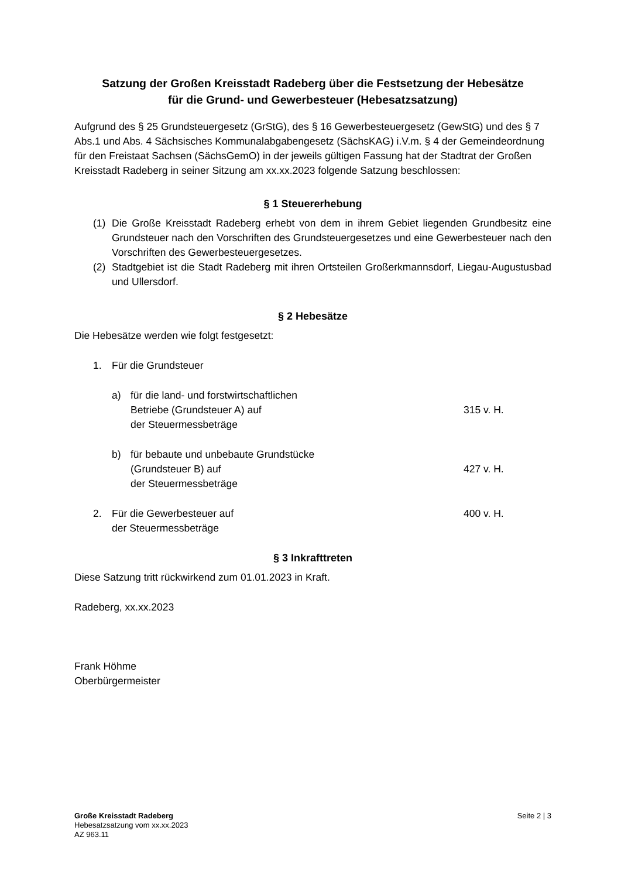Satzung der Großen Kreisstadt Radeberg über die Festsetzung der Hebesätze
für die Grund- und Gewerbesteuer (Hebesatzsatzung)
Aufgrund des § 25 Grundsteuergesetz (GrStG), des § 16 Gewerbesteuergesetz (GewStG) und des § 7 Abs.1 und Abs. 4 Sächsisches Kommunalabgabengesetz (SächsKAG) i.V.m. § 4 der Gemeindeordnung für den Freistaat Sachsen (SächsGemO) in der jeweils gültigen Fassung hat der Stadtrat der Großen Kreisstadt Radeberg in seiner Sitzung am xx.xx.2023 folgende Satzung beschlossen:
§ 1 Steuererhebung
(1) Die Große Kreisstadt Radeberg erhebt von dem in ihrem Gebiet liegenden Grundbesitz eine Grundsteuer nach den Vorschriften des Grundsteuergesetzes und eine Gewerbesteuer nach den Vorschriften des Gewerbesteuergesetzes.
(2) Stadtgebiet ist die Stadt Radeberg mit ihren Ortsteilen Großerkmannsdorf, Liegau-Augustusbad und Ullersdorf.
§ 2 Hebesätze
Die Hebesätze werden wie folgt festgesetzt:
1. Für die Grundsteuer
a) für die land- und forstwirtschaftlichen
Betriebe (Grundsteuer A) auf
der Steuermessbeträge 315 v. H.
b) für bebaute und unbebaute Grundstücke
(Grundsteuer B) auf
der Steuermessbeträge 427 v. H.
2. Für die Gewerbesteuer auf
der Steuermessbeträge 400 v. H.
§ 3 Inkrafttreten
Diese Satzung tritt rückwirkend zum 01.01.2023 in Kraft.
Radeberg, xx.xx.2023
Frank Höhme
Oberbürgermeister
Große Kreisstadt Radeberg
Hebesatzsatzung vom xx.xx.2023
AZ 963.11
Seite 2 | 3